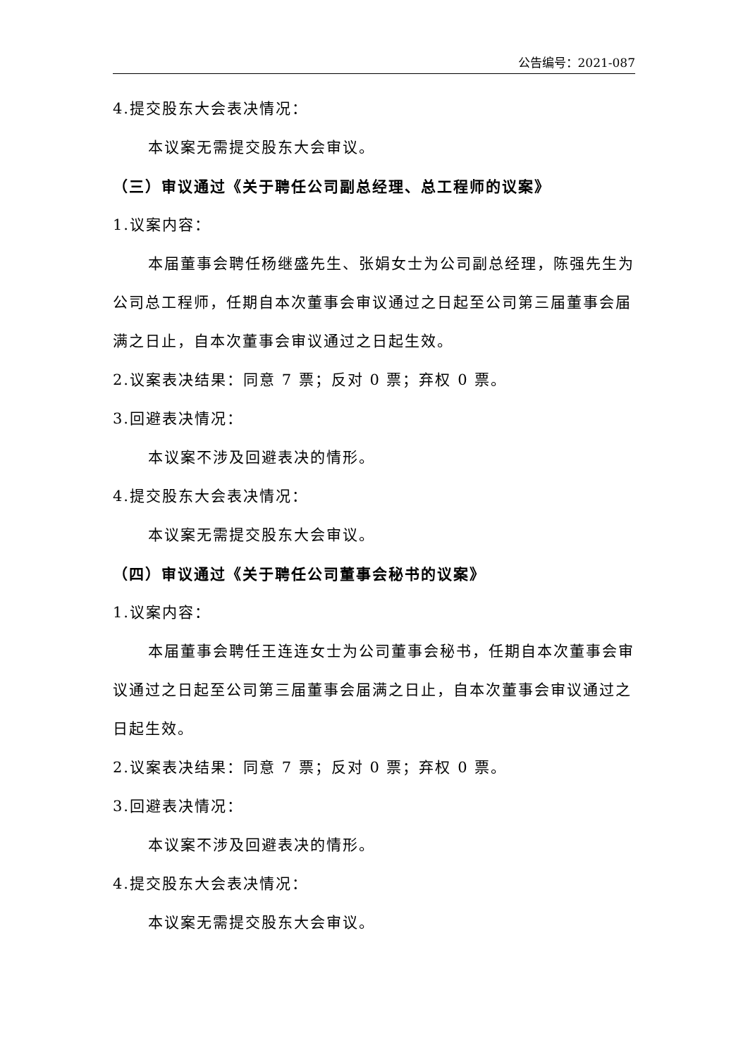公告编号：2021-087
4.提交股东大会表决情况：
本议案无需提交股东大会审议。
（三）审议通过《关于聘任公司副总经理、总工程师的议案》
1.议案内容：
本届董事会聘任杨继盛先生、张娟女士为公司副总经理，陈强先生为公司总工程师，任期自本次董事会审议通过之日起至公司第三届董事会届满之日止，自本次董事会审议通过之日起生效。
2.议案表决结果：同意 7 票；反对 0 票；弃权 0 票。
3.回避表决情况：
本议案不涉及回避表决的情形。
4.提交股东大会表决情况：
本议案无需提交股东大会审议。
（四）审议通过《关于聘任公司董事会秘书的议案》
1.议案内容：
本届董事会聘任王连连女士为公司董事会秘书，任期自本次董事会审议通过之日起至公司第三届董事会届满之日止，自本次董事会审议通过之日起生效。
2.议案表决结果：同意 7 票；反对 0 票；弃权 0 票。
3.回避表决情况：
本议案不涉及回避表决的情形。
4.提交股东大会表决情况：
本议案无需提交股东大会审议。